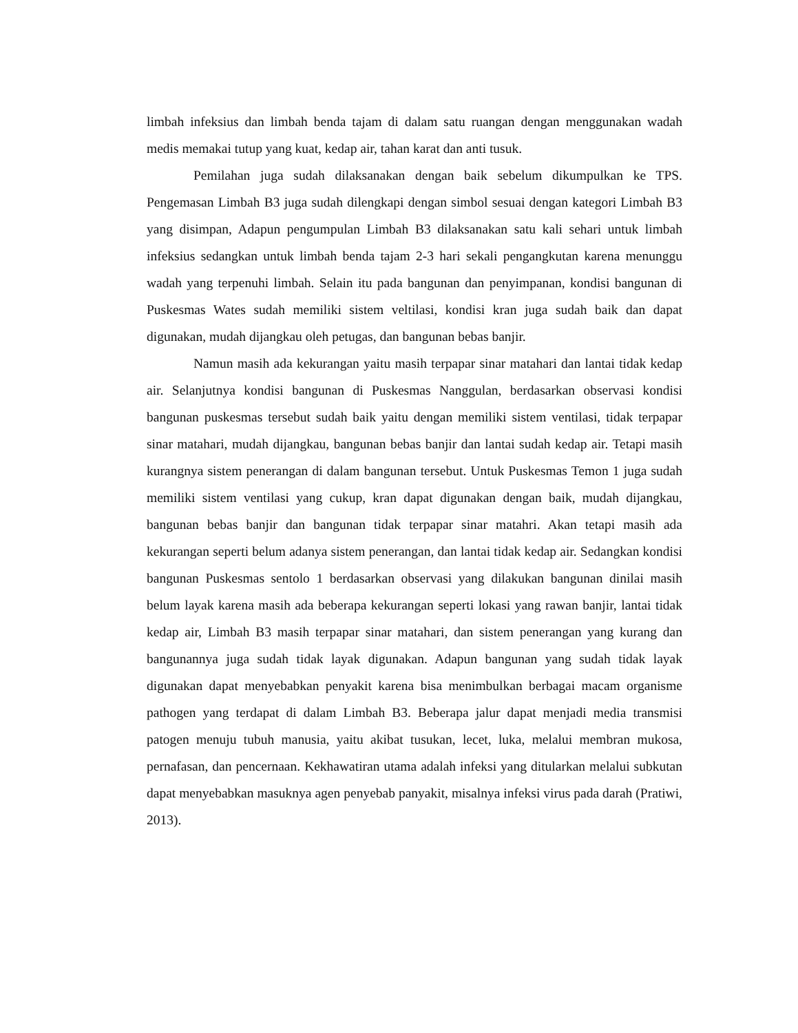limbah infeksius dan limbah benda tajam di dalam satu ruangan dengan menggunakan wadah medis memakai tutup yang kuat, kedap air, tahan karat dan anti tusuk.
Pemilahan juga sudah dilaksanakan dengan baik sebelum dikumpulkan ke TPS. Pengemasan Limbah B3 juga sudah dilengkapi dengan simbol sesuai dengan kategori Limbah B3 yang disimpan, Adapun pengumpulan Limbah B3 dilaksanakan satu kali sehari untuk limbah infeksius sedangkan untuk limbah benda tajam 2-3 hari sekali pengangkutan karena menunggu wadah yang terpenuhi limbah. Selain itu pada bangunan dan penyimpanan, kondisi bangunan di Puskesmas Wates sudah memiliki sistem veltilasi, kondisi kran juga sudah baik dan dapat digunakan, mudah dijangkau oleh petugas, dan bangunan bebas banjir.
Namun masih ada kekurangan yaitu masih terpapar sinar matahari dan lantai tidak kedap air. Selanjutnya kondisi bangunan di Puskesmas Nanggulan, berdasarkan observasi kondisi bangunan puskesmas tersebut sudah baik yaitu dengan memiliki sistem ventilasi, tidak terpapar sinar matahari, mudah dijangkau, bangunan bebas banjir dan lantai sudah kedap air. Tetapi masih kurangnya sistem penerangan di dalam bangunan tersebut. Untuk Puskesmas Temon 1 juga sudah memiliki sistem ventilasi yang cukup, kran dapat digunakan dengan baik, mudah dijangkau, bangunan bebas banjir dan bangunan tidak terpapar sinar matahri. Akan tetapi masih ada kekurangan seperti belum adanya sistem penerangan, dan lantai tidak kedap air. Sedangkan kondisi bangunan Puskesmas sentolo 1 berdasarkan observasi yang dilakukan bangunan dinilai masih belum layak karena masih ada beberapa kekurangan seperti lokasi yang rawan banjir, lantai tidak kedap air, Limbah B3 masih terpapar sinar matahari, dan sistem penerangan yang kurang dan bangunannya juga sudah tidak layak digunakan. Adapun bangunan yang sudah tidak layak digunakan dapat menyebabkan penyakit karena bisa menimbulkan berbagai macam organisme pathogen yang terdapat di dalam Limbah B3. Beberapa jalur dapat menjadi media transmisi patogen menuju tubuh manusia, yaitu akibat tusukan, lecet, luka, melalui membran mukosa, pernafasan, dan pencernaan. Kekhawatiran utama adalah infeksi yang ditularkan melalui subkutan dapat menyebabkan masuknya agen penyebab panyakit, misalnya infeksi virus pada darah (Pratiwi, 2013).